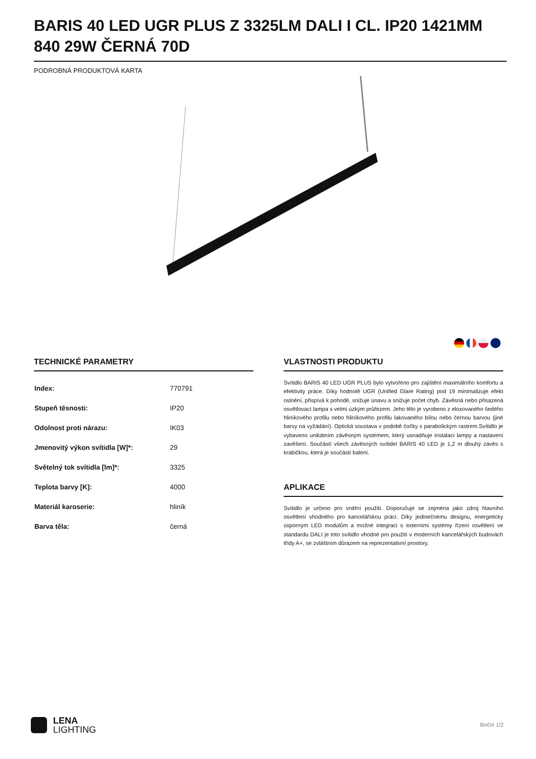BARIS 40 LED UGR PLUS Z 3325LM DALI I CL. IP20 1421MM 840 29W ČERNÁ 70D
PODROBNÁ PRODUKTOVÁ KARTA
TECHNICKÉ PARAMETRY
| Index: | 770791 |
| Stupeň těsnosti: | IP20 |
| Odolnost proti nárazu: | IK03 |
| Jmenovitý výkon svítidla [W]*: | 29 |
| Světelný tok svítidla [lm]*: | 3325 |
| Teplota barvy [K]: | 4000 |
| Materiál karoserie: | hliník |
| Barva těla: | černá |
VLASTNOSTI PRODUKTU
Svítidlo BARIS 40 LED UGR PLUS bylo vytvořeno pro zajištění maximálního komfortu a efektivity práce. Díky hodnotě UGR (Unified Glare Rating) pod 19 minimalizuje efekt oslnění, přispívá k pohodě, snižuje únavu a snižuje počet chyb. Závěsná nebo přisazená osvětlovací lampa s velmi úzkým průřezem. Jeho tělo je vyrobeno z eloxovaného šedého hliníkového profilu nebo hliníkového profilu lakovaného bílou nebo černou barvou (jiné barvy na vyžádání). Optická soustava v podobě čočky s parabolickým rastrem.Svítidlo je vybaveno unikátním závěsným systémem, který usnadňuje instalaci lampy a nastavení zavěšení. Součástí všech závěsných svítidel BARIS 40 LED je 1,2 m dlouhý závěs s krabičkou, která je součástí balení.
APLIKACE
Svítidlo je určeno pro vnitřní použití. Doporučuje se zejména jako zdroj hlavního osvětlení vhodného pro kancelářskou práci. Díky jedinečnému designu, energeticky úsporným LED modulům a možné integraci s externími systémy řízení osvětlení ve standardu DALI je toto svítidlo vhodné pro použití v moderních kancelářských budovách třídy A+, se zvláštním důrazem na reprezentativní prostory.
LENA
LIGHTING
Boční 1/2